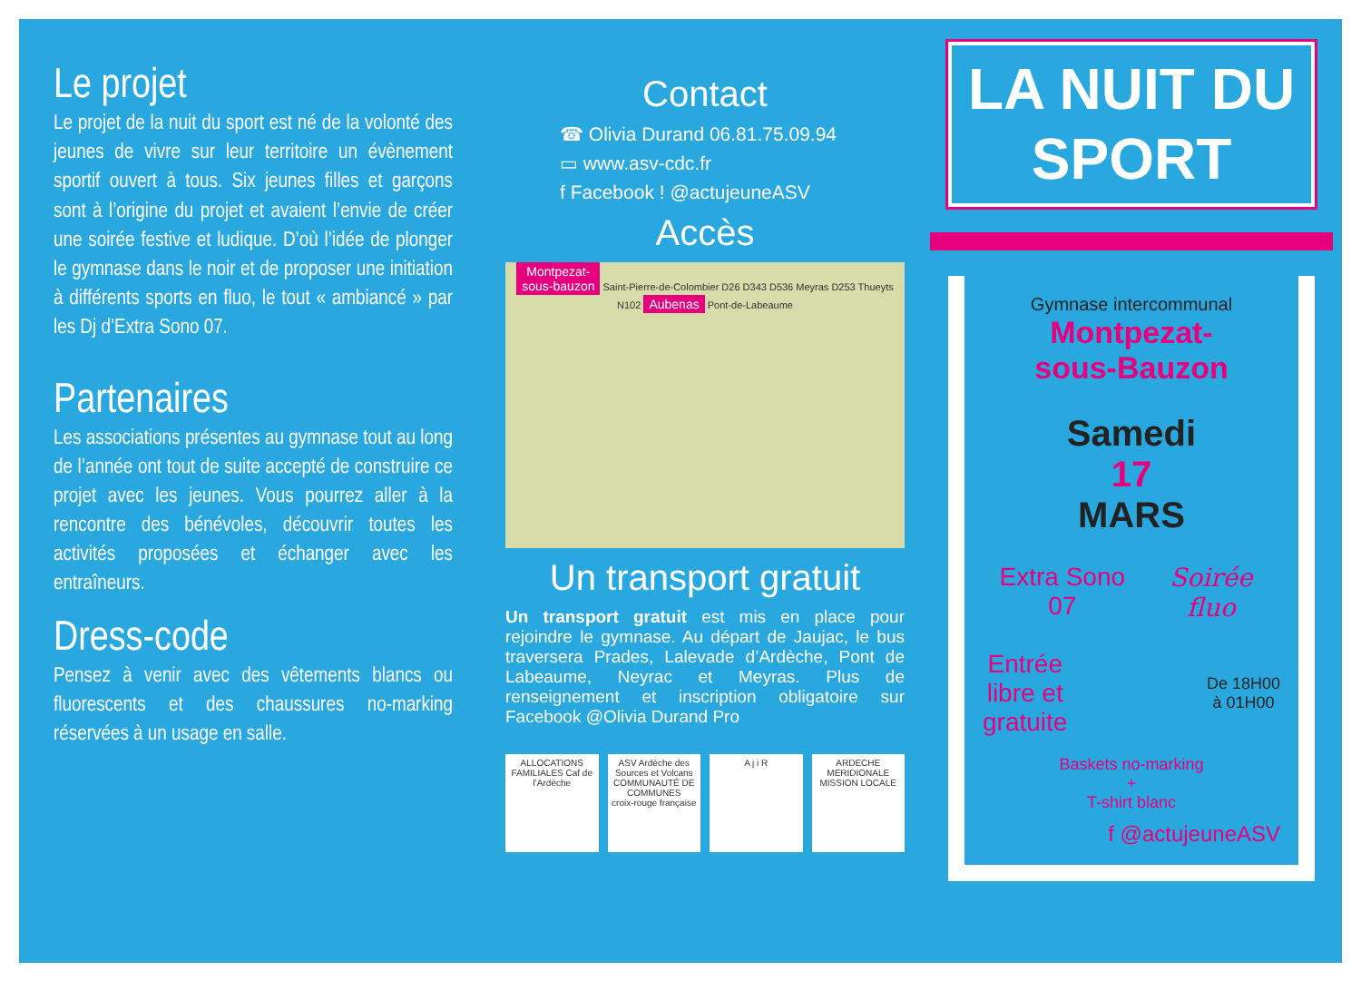Le projet
Le projet de la nuit du sport est né de la volonté des jeunes de vivre sur leur territoire un évènement sportif ouvert à tous. Six jeunes filles et garçons sont à l’origine du projet et avaient l’envie de créer une soirée festive et ludique. D’où l’idée de plonger le gymnase dans le noir et de proposer une initiation à différents sports en fluo, le tout « ambiancé » par les Dj d’Extra Sono 07.
Partenaires
Les associations présentes au gymnase tout au long de l’année ont tout de suite accepté de construire ce projet avec les jeunes. Vous pourrez aller à la rencontre des bénévoles, découvrir toutes les activités proposées et échanger avec les entraîneurs.
Dress-code
Pensez à venir avec des vêtements blancs ou fluorescents et des chaussures no-marking réservées à un usage en salle.
Contact
☎ Olivia Durand 06.81.75.09.94
▭ www.asv-cdc.fr
f Facebook ! @actujeuneASV
Accès
Montpezat-
sous-bauzon Saint-Pierre-de-Colombier D26 D343 D536 Meyras D253 Thueyts N102 Aubenas Pont-de-Labeaume
Un transport gratuit
Un transport gratuit est mis en place pour rejoindre le gymnase. Au départ de Jaujac, le bus traversera Prades, Lalevade d’Ardèche, Pont de Labeaume, Neyrac et Meyras. Plus de renseignement et inscription obligatoire sur Facebook @Olivia Durand Pro
ALLOCATIONS FAMILIALES Caf de l’Ardèche
ASV Ardèche des Sources et Volcans COMMUNAUTÉ DE COMMUNES
croix-rouge française
A j i R ARDECHE MERIDIONALE MISSION LOCALE
LA NUIT DU
SPORT
Gymnase intercommunal
Montpezat-
sous-Bauzon
Samedi
17
MARS
Extra Sono 07 Soirée fluo
Entrée
libre et
gratuite De 18H00
à 01H00
Baskets no-marking
+
T-shirt blanc
f @actujeuneASV